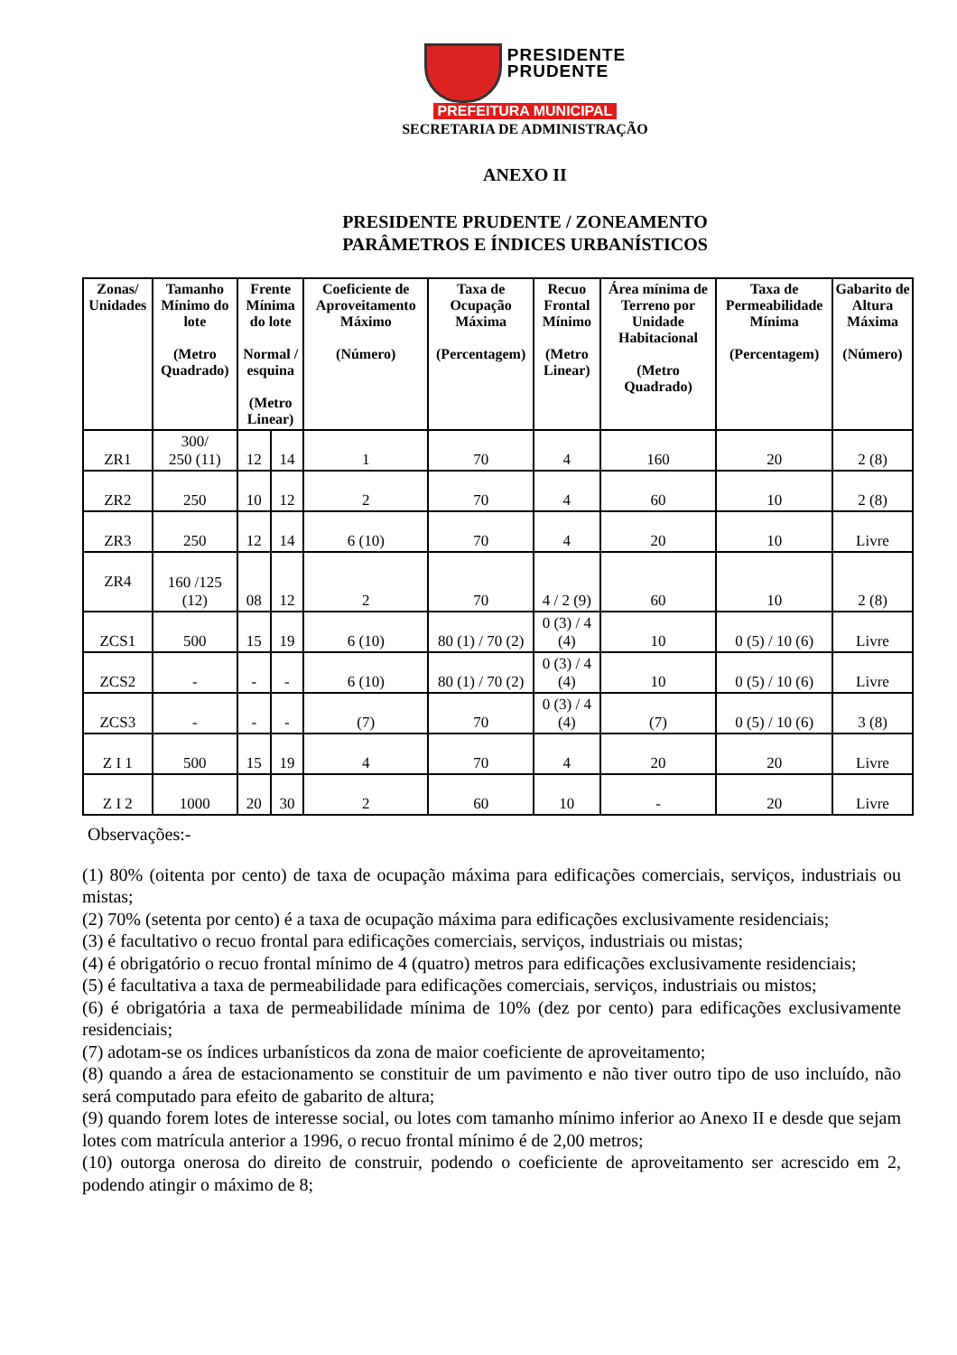PRESIDENTE
PRUDENTE
PREFEITURA MUNICIPAL
SECRETARIA DE ADMINISTRAÇÃO
ANEXO II
PRESIDENTE PRUDENTE / ZONEAMENTO
PARÂMETROS E ÍNDICES URBANÍSTICOS
| Zonas/ Unidades | Tamanho Mínimo do lote (Metro Quadrado) | Frente Mínima do lote Normal / esquina (Metro Linear) | | Coeficiente de Aproveitamento Máximo (Número) | Taxa de Ocupação Máxima (Percentagem) | Recuo Frontal Mínimo (Metro Linear) | Área mínima de Terreno por Unidade Habitacional (Metro Quadrado) | Taxa de Permeabilidade Mínima (Percentagem) | Gabarito de Altura Máxima (Número) |
| --- | --- | --- | --- | --- | --- | --- | --- | --- | --- |
| ZR1 | 300/ 250 (11) | 12 | 14 | 1 | 70 | 4 | 160 | 20 | 2 (8) |
| ZR2 | 250 | 10 | 12 | 2 | 70 | 4 | 60 | 10 | 2 (8) |
| ZR3 | 250 | 12 | 14 | 6 (10) | 70 | 4 | 20 | 10 | Livre |
| ZR4 | 160 /125 (12) | 08 | 12 | 2 | 70 | 4 / 2 (9) | 60 | 10 | 2 (8) |
| ZCS1 | 500 | 15 | 19 | 6 (10) | 80 (1) / 70 (2) | 0 (3) / 4 (4) | 10 | 0 (5) / 10 (6) | Livre |
| ZCS2 | - | - | - | 6 (10) | 80 (1) / 70 (2) | 0 (3) / 4 (4) | 10 | 0 (5) / 10 (6) | Livre |
| ZCS3 | - | - | - | (7) | 70 | 0 (3) / 4 (4) | (7) | 0 (5) / 10 (6) | 3 (8) |
| Z I 1 | 500 | 15 | 19 | 4 | 70 | 4 | 20 | 20 | Livre |
| Z I 2 | 1000 | 20 | 30 | 2 | 60 | 10 | - | 20 | Livre |
Observações:-
(1) 80% (oitenta por cento) de taxa de ocupação máxima para edificações comerciais, serviços, industriais ou mistas;
(2) 70% (setenta por cento) é a taxa de ocupação máxima para edificações exclusivamente residenciais;
(3) é facultativo o recuo frontal para edificações comerciais, serviços, industriais ou mistas;
(4) é obrigatório o recuo frontal mínimo de 4 (quatro) metros para edificações exclusivamente residenciais;
(5) é facultativa a taxa de permeabilidade para edificações comerciais, serviços, industriais ou mistos;
(6) é obrigatória a taxa de permeabilidade mínima de 10% (dez por cento) para edificações exclusivamente residenciais;
(7) adotam-se os índices urbanísticos da zona de maior coeficiente de aproveitamento;
(8) quando a área de estacionamento se constituir de um pavimento e não tiver outro tipo de uso incluído, não será computado para efeito de gabarito de altura;
(9) quando forem lotes de interesse social, ou lotes com tamanho mínimo inferior ao Anexo II e desde que sejam lotes com matrícula anterior a 1996, o recuo frontal mínimo é de 2,00 metros;
(10) outorga onerosa do direito de construir, podendo o coeficiente de aproveitamento ser acrescido em 2, podendo atingir o máximo de 8;